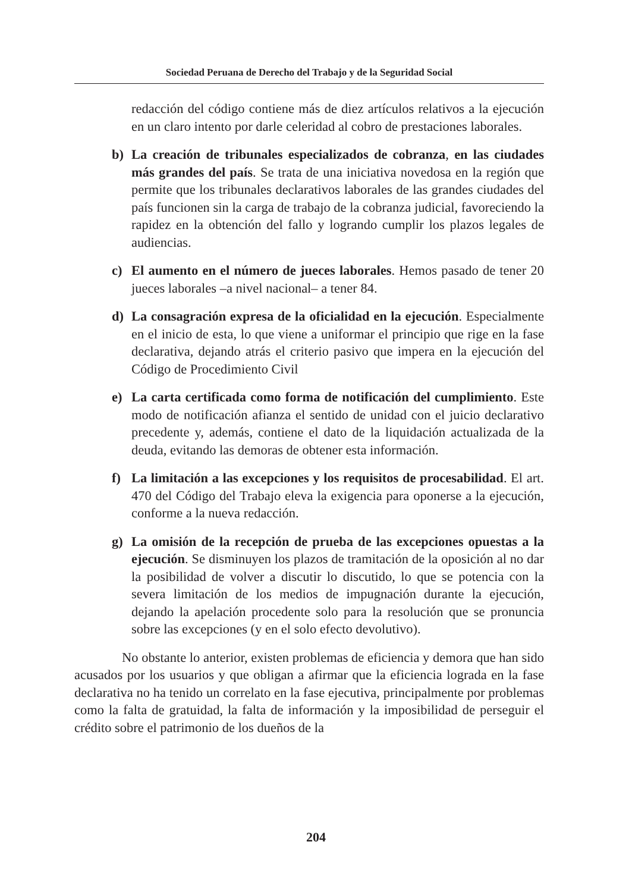Sociedad Peruana de Derecho del Trabajo y de la Seguridad Social
redacción del código contiene más de diez artículos relativos a la ejecución en un claro intento por darle celeridad al cobro de prestaciones laborales.
b) La creación de tribunales especializados de cobranza, en las ciudades más grandes del país. Se trata de una iniciativa novedosa en la región que permite que los tribunales declarativos laborales de las grandes ciudades del país funcionen sin la carga de trabajo de la cobranza judicial, favoreciendo la rapidez en la obtención del fallo y logrando cumplir los plazos legales de audiencias.
c) El aumento en el número de jueces laborales. Hemos pasado de tener 20 jueces laborales –a nivel nacional– a tener 84.
d) La consagración expresa de la oficialidad en la ejecución. Especialmente en el inicio de esta, lo que viene a uniformar el principio que rige en la fase declarativa, dejando atrás el criterio pasivo que impera en la ejecución del Código de Procedimiento Civil
e) La carta certificada como forma de notificación del cumplimiento. Este modo de notificación afianza el sentido de unidad con el juicio declarativo precedente y, además, contiene el dato de la liquidación actualizada de la deuda, evitando las demoras de obtener esta información.
f) La limitación a las excepciones y los requisitos de procesabilidad. El art. 470 del Código del Trabajo eleva la exigencia para oponerse a la ejecución, conforme a la nueva redacción.
g) La omisión de la recepción de prueba de las excepciones opuestas a la ejecución. Se disminuyen los plazos de tramitación de la oposición al no dar la posibilidad de volver a discutir lo discutido, lo que se potencia con la severa limitación de los medios de impugnación durante la ejecución, dejando la apelación procedente solo para la resolución que se pronuncia sobre las excepciones (y en el solo efecto devolutivo).
No obstante lo anterior, existen problemas de eficiencia y demora que han sido acusados por los usuarios y que obligan a afirmar que la eficiencia lograda en la fase declarativa no ha tenido un correlato en la fase ejecutiva, principalmente por problemas como la falta de gratuidad, la falta de información y la imposibilidad de perseguir el crédito sobre el patrimonio de los dueños de la
204